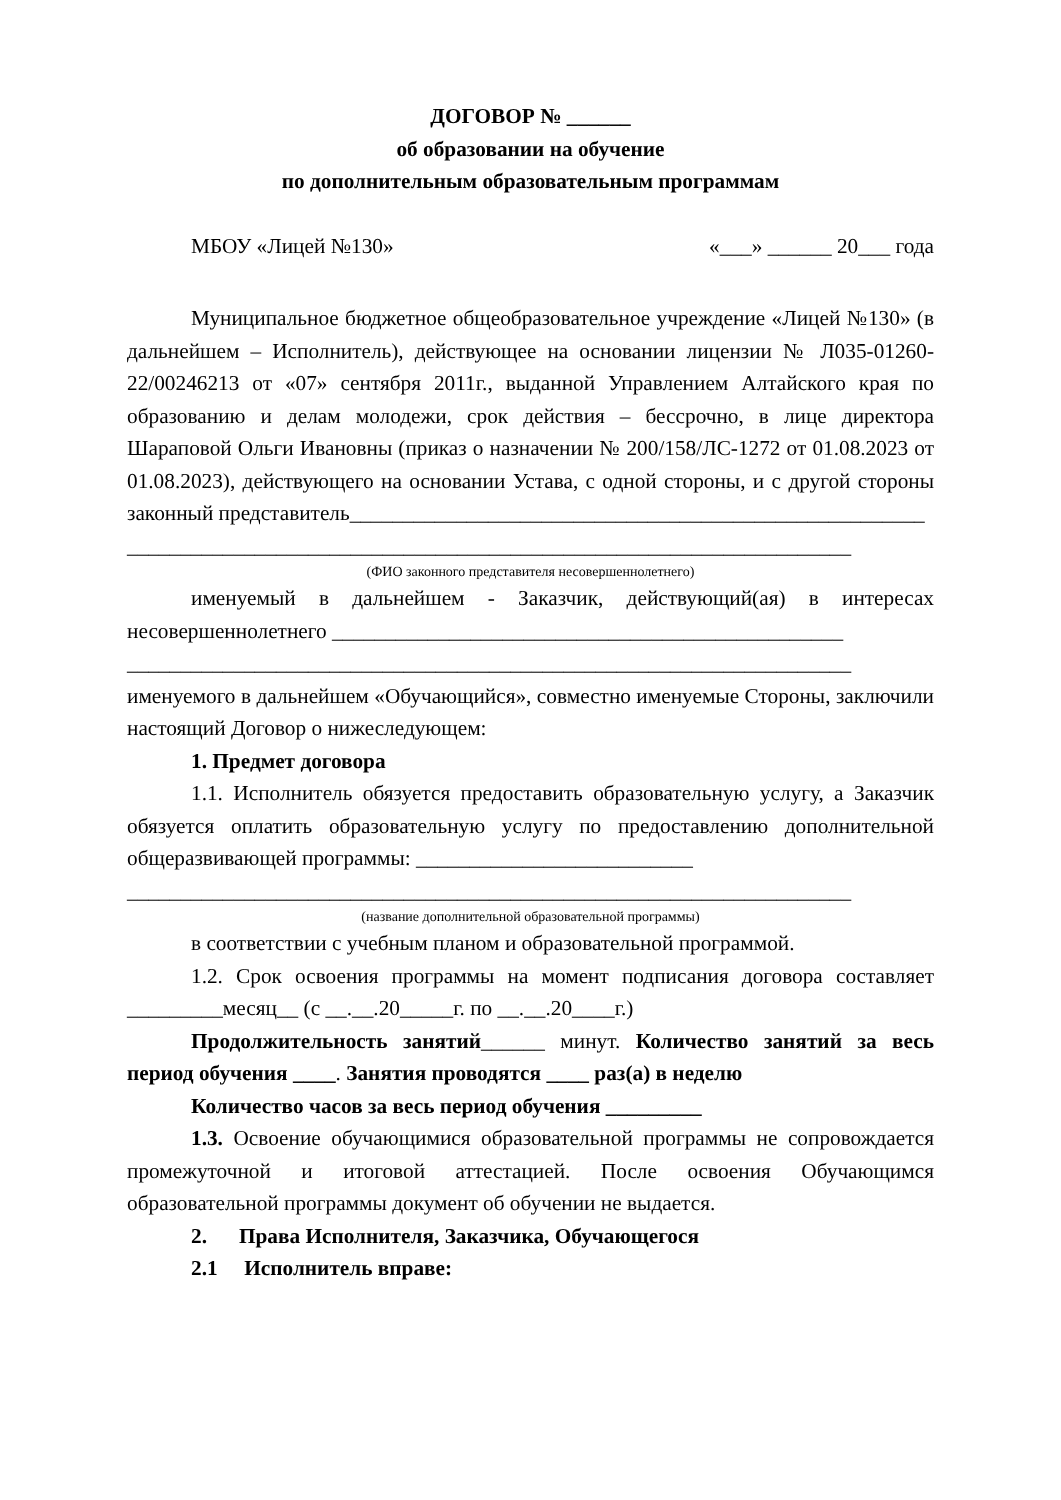ДОГОВОР № ______
об образовании на обучение
по дополнительным образовательным программам
МБОУ «Лицей №130» «___» ______ 20___ года
Муниципальное бюджетное общеобразовательное учреждение «Лицей №130» (в дальнейшем – Исполнитель), действующее на основании лицензии № Л035-01260-22/00246213 от «07» сентября 2011г., выданной Управлением Алтайского края по образованию и делам молодежи, срок действия – бессрочно, в лице директора Шараповой Ольги Ивановны (приказ о назначении № 200/158/ЛС-1272 от 01.08.2023 от 01.08.2023), действующего на основании Устава, с одной стороны, и с другой стороны законный представитель______________________________________________________
____________________________________________________________________
(ФИО законного представителя несовершеннолетнего)
именуемый в дальнейшем - Заказчик, действующий(ая) в интересах несовершеннолетнего ________________________________________________
____________________________________________________________________
именуемого в дальнейшем «Обучающийся», совместно именуемые Стороны, заключили настоящий Договор о нижеследующем:
1. Предмет договора
1.1. Исполнитель обязуется предоставить образовательную услугу, а Заказчик обязуется оплатить образовательную услугу по предоставлению дополнительной общеразвивающей программы: __________________________
____________________________________________________________________
(название дополнительной образовательной программы)
в соответствии с учебным планом и образовательной программой.
1.2. Срок освоения программы на момент подписания договора составляет _________месяц__ (с __.__.20_____г. по __.__.20____г.)
Продолжительность занятий______ минут. Количество занятий за весь период обучения ____. Занятия проводятся ____ раз(а) в неделю
Количество часов за весь период обучения _________
1.3. Освоение обучающимися образовательной программы не сопровождается промежуточной и итоговой аттестацией. После освоения Обучающимся образовательной программы документ об обучении не выдается.
2. Права Исполнителя, Заказчика, Обучающегося
2.1 Исполнитель вправе: